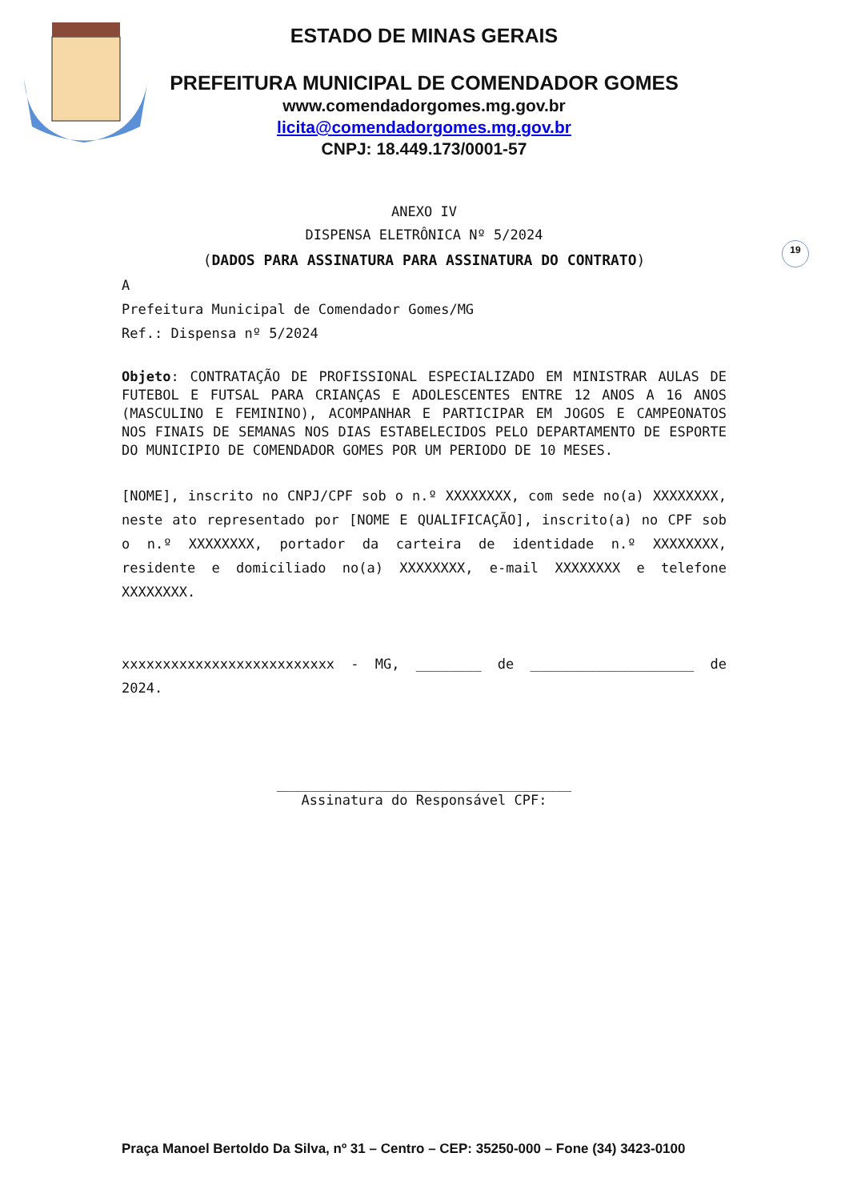ESTADO DE MINAS GERAIS
PREFEITURA MUNICIPAL DE COMENDADOR GOMES
www.comendadorgomes.mg.gov.br
licita@comendadorgomes.mg.gov.br
CNPJ: 18.449.173/0001-57
19
ANEXO IV
DISPENSA ELETRÔNICA Nº 5/2024
(DADOS PARA ASSINATURA PARA ASSINATURA DO CONTRATO)
A
Prefeitura Municipal de Comendador Gomes/MG
Ref.: Dispensa nº 5/2024
Objeto: CONTRATAÇÃO DE PROFISSIONAL ESPECIALIZADO EM MINISTRAR AULAS DE FUTEBOL E FUTSAL PARA CRIANÇAS E ADOLESCENTES ENTRE 12 ANOS A 16 ANOS (MASCULINO E FEMININO), ACOMPANHAR E PARTICIPAR EM JOGOS E CAMPEONATOS NOS FINAIS DE SEMANAS NOS DIAS ESTABELECIDOS PELO DEPARTAMENTO DE ESPORTE DO MUNICIPIO DE COMENDADOR GOMES POR UM PERIODO DE 10 MESES.
[NOME], inscrito no CNPJ/CPF sob o n.º XXXXXXXX, com sede no(a) XXXXXXXX, neste ato representado por [NOME E QUALIFICAÇÃO], inscrito(a) no CPF sob o n.º XXXXXXXX, portador da carteira de identidade n.º XXXXXXXX, residente e domiciliado no(a) XXXXXXXX, e-mail XXXXXXXX e telefone XXXXXXXX.
xxxxxxxxxxxxxxxxxxxxxxxxxx - MG, ________ de ____________________ de 2024.
____________________________________
Assinatura do Responsável CPF:
Praça Manoel Bertoldo Da Silva, nº 31 – Centro – CEP: 35250-000 – Fone (34) 3423-0100